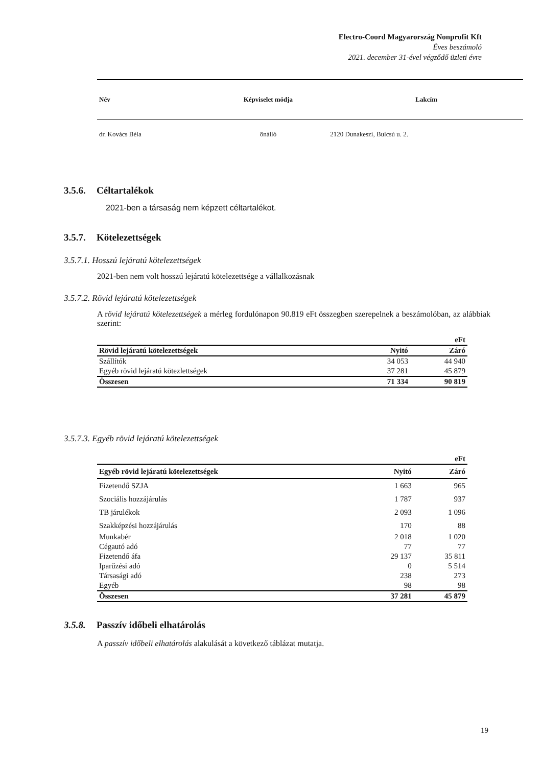Electro-Coord Magyarország Nonprofit Kft
Éves beszámoló
2021. december 31-ével végződő üzleti évre
| Név | Képviselet módja | Lakcím |
| --- | --- | --- |
| dr. Kovács Béla | önálló | 2120 Dunakeszi, Bulcsú u. 2. |
3.5.6. Céltartalékok
2021-ben a társaság nem képzett céltartalékot.
3.5.7. Kötelezettségek
3.5.7.1. Hosszú lejáratú kötelezettségek
2021-ben nem volt hosszú lejáratú kötelezettsége a vállalkozásnak
3.5.7.2. Rövid lejáratú kötelezettségek
A rövid lejáratú kötelezettségek a mérleg fordulónapon 90.819 eFt összegben szerepelnek a beszámolóban, az alábbiak szerint:
| | | eFt |
| Rövid lejáratú kötelezettségek | Nyitó | Záró |
| Szállítók | 34 053 | 44 940 |
| Egyéb rövid lejáratú kötezlettségek | 37 281 | 45 879 |
| Összesen | 71 334 | 90 819 |
3.5.7.3. Egyéb rövid lejáratú kötelezettségek
| | | eFt |
| Egyéb rövid lejáratú kötelezettségek | Nyitó | Záró |
| Fizetendő SZJA | 1 663 | 965 |
| Szociális hozzájárulás | 1 787 | 937 |
| TB járulékok | 2 093 | 1 096 |
| Szakképzési hozzájárulás | 170 | 88 |
| Munkabér | 2 018 | 1 020 |
| Cégautó adó | 77 | 77 |
| Fizetendő áfa | 29 137 | 35 811 |
| Iparűzési adó | 0 | 5 514 |
| Társasági adó | 238 | 273 |
| Egyéb | 98 | 98 |
| Összesen | 37 281 | 45 879 |
3.5.8. Passzív időbeli elhatárolás
A passzív időbeli elhatárolás alakulását a következő táblázat mutatja.
19